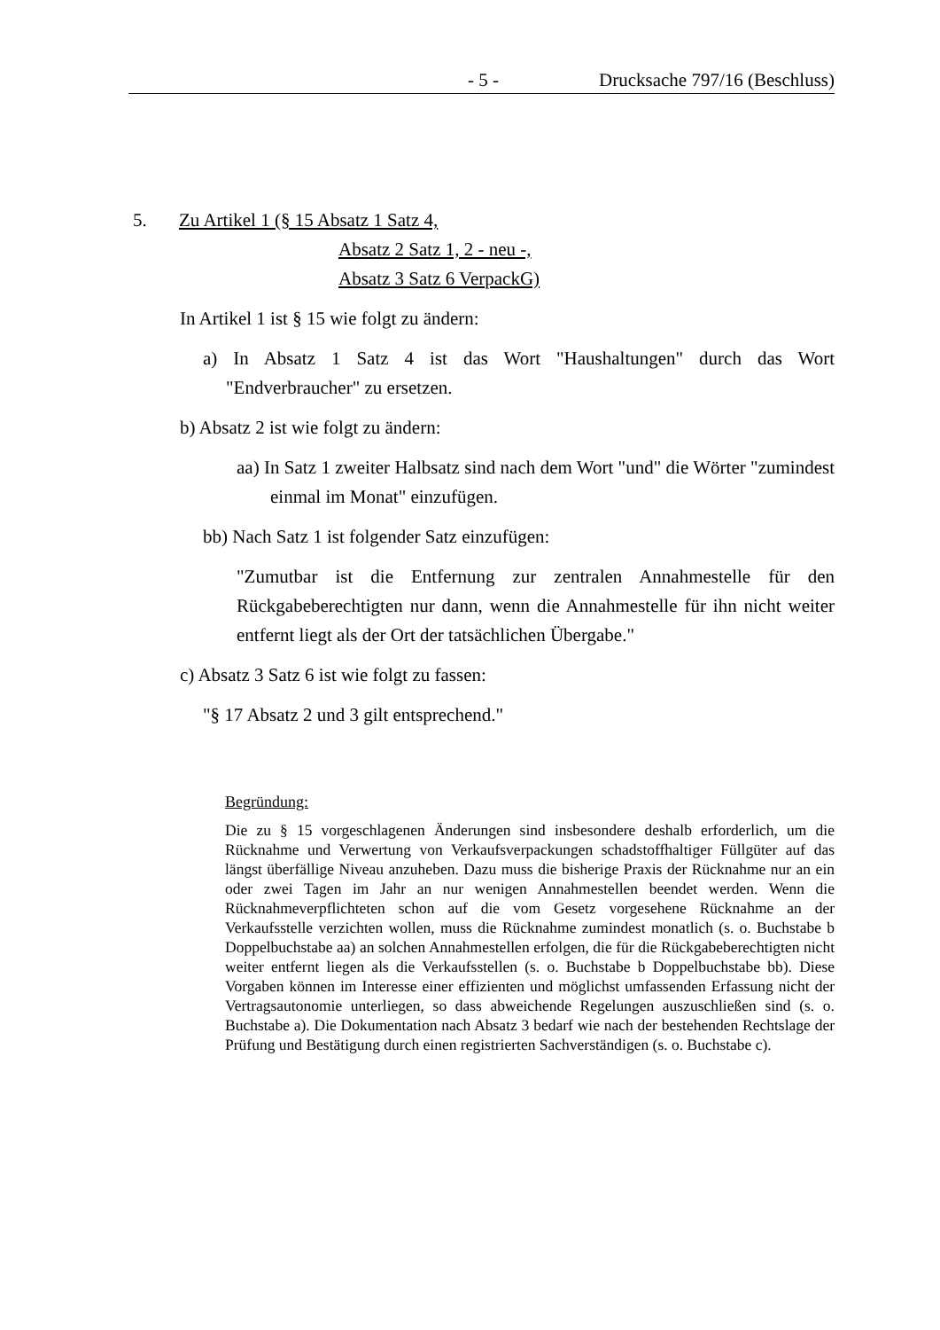- 5 - Drucksache 797/16 (Beschluss)
5. Zu Artikel 1 (§ 15 Absatz 1 Satz 4,
Absatz 2 Satz 1, 2 - neu -,
Absatz 3 Satz 6 VerpackG)
In Artikel 1 ist § 15 wie folgt zu ändern:
a) In Absatz 1 Satz 4 ist das Wort "Haushaltungen" durch das Wort "Endverbraucher" zu ersetzen.
b) Absatz 2 ist wie folgt zu ändern:
aa) In Satz 1 zweiter Halbsatz sind nach dem Wort "und" die Wörter "zumindest einmal im Monat" einzufügen.
bb) Nach Satz 1 ist folgender Satz einzufügen:
"Zumutbar ist die Entfernung zur zentralen Annahmestelle für den Rückgabeberechtigten nur dann, wenn die Annahmestelle für ihn nicht weiter entfernt liegt als der Ort der tatsächlichen Übergabe."
c) Absatz 3 Satz 6 ist wie folgt zu fassen:
"§ 17 Absatz 2 und 3 gilt entsprechend."
Begründung:
Die zu § 15 vorgeschlagenen Änderungen sind insbesondere deshalb erforderlich, um die Rücknahme und Verwertung von Verkaufsverpackungen schadstoffhaltiger Füllgüter auf das längst überfällige Niveau anzuheben. Dazu muss die bisherige Praxis der Rücknahme nur an ein oder zwei Tagen im Jahr an nur wenigen Annahmestellen beendet werden. Wenn die Rücknahmeverpflichteten schon auf die vom Gesetz vorgesehene Rücknahme an der Verkaufsstelle verzichten wollen, muss die Rücknahme zumindest monatlich (s. o. Buchstabe b Doppelbuchstabe aa) an solchen Annahmestellen erfolgen, die für die Rückgabeberechtigten nicht weiter entfernt liegen als die Verkaufsstellen (s. o. Buchstabe b Doppelbuchstabe bb). Diese Vorgaben können im Interesse einer effizienten und möglichst umfassenden Erfassung nicht der Vertragsautonomie unterliegen, so dass abweichende Regelungen auszuschließen sind (s. o. Buchstabe a). Die Dokumentation nach Absatz 3 bedarf wie nach der bestehenden Rechtslage der Prüfung und Bestätigung durch einen registrierten Sachverständigen (s. o. Buchstabe c).